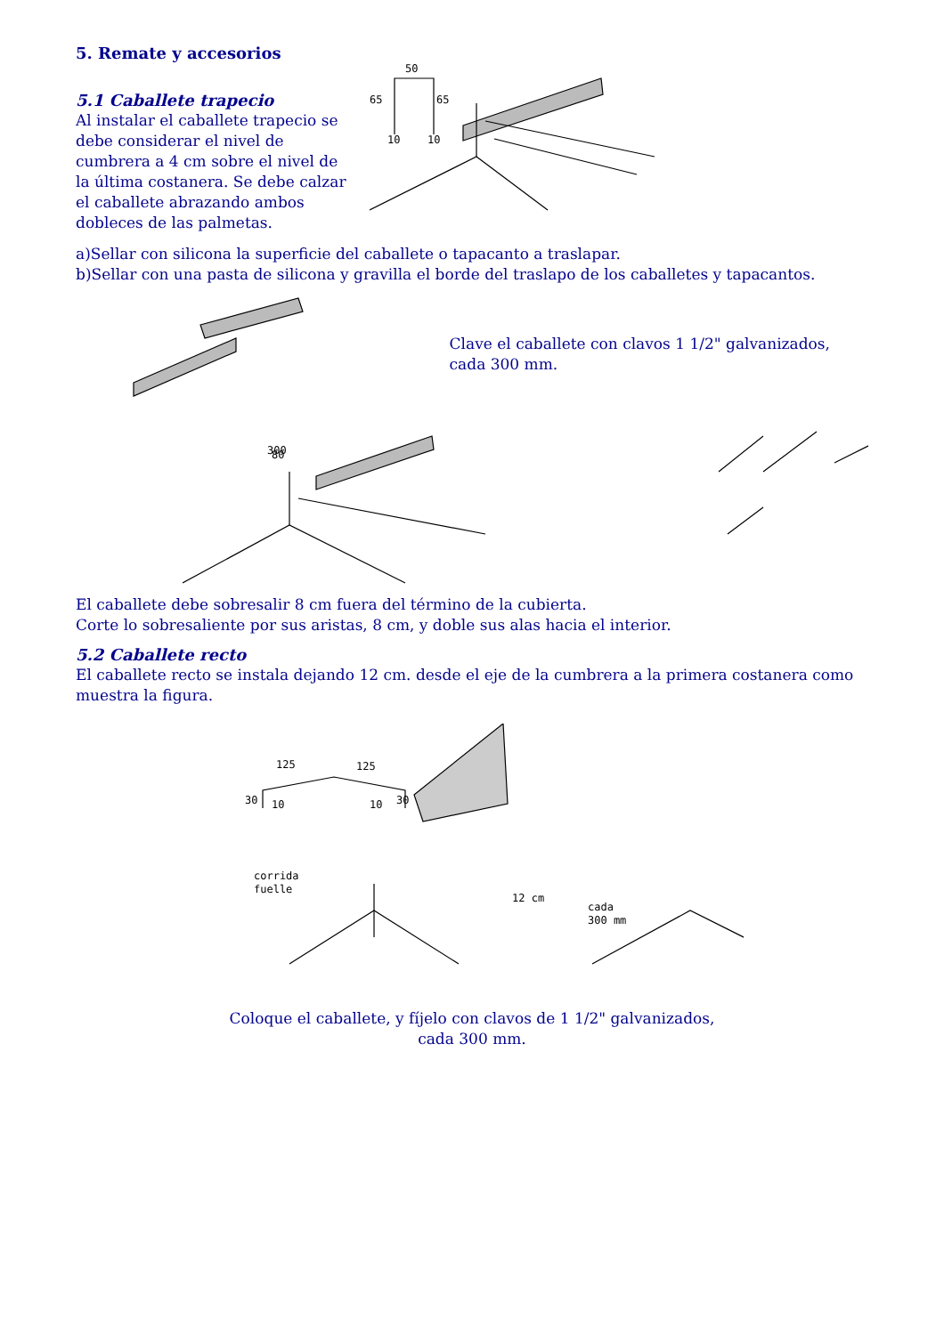5. Remate y accesorios
5.1 Caballete trapecio
Al instalar el caballete trapecio se debe considerar el nivel de cumbrera a 4 cm sobre el nivel de la última costanera. Se debe calzar el caballete abrazando ambos dobleces de las palmetas.
50
65
65
10
10
a)Sellar con silicona la superficie del caballete o tapacanto a traslapar.
b)Sellar con una pasta de silicona y gravilla el borde del traslapo de los caballetes y tapacantos.
Clave el caballete con clavos 1 1/2" galvanizados, cada 300 mm.
300
80
El caballete debe sobresalir 8 cm fuera del término de la cubierta.
Corte lo sobresaliente por sus aristas, 8 cm, y doble sus alas hacia el interior.
5.2 Caballete recto
El caballete recto se instala dejando 12 cm. desde el eje de la cumbrera a la primera costanera como muestra la figura.
125
125
30
10
10
30
corrida
fuelle
12 cm
cada
300 mm
Coloque el caballete, y fíjelo con clavos de 1 1/2" galvanizados,
cada 300 mm.